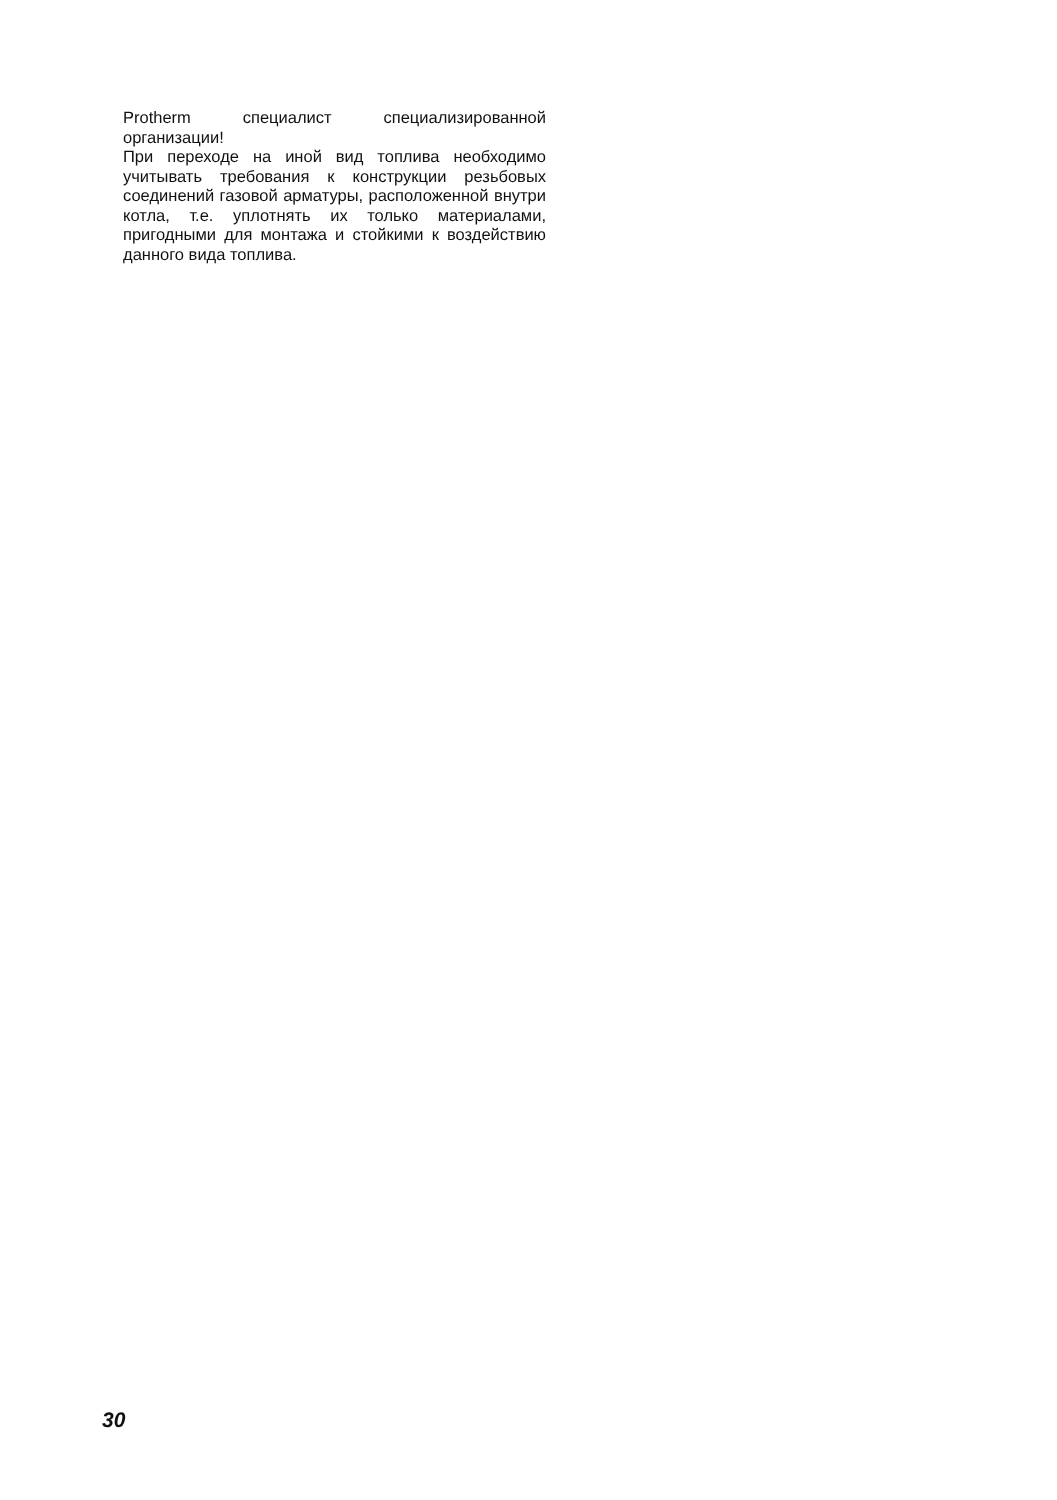Protherm специалист специализированной организации!
При переходе на иной вид топлива необходимо учитывать требования к конструкции резьбовых соединений газовой арматуры, расположенной внутри котла, т.е. уплотнять их только материалами, пригодными для монтажа и стойкими к воздействию данного вида топлива.
30